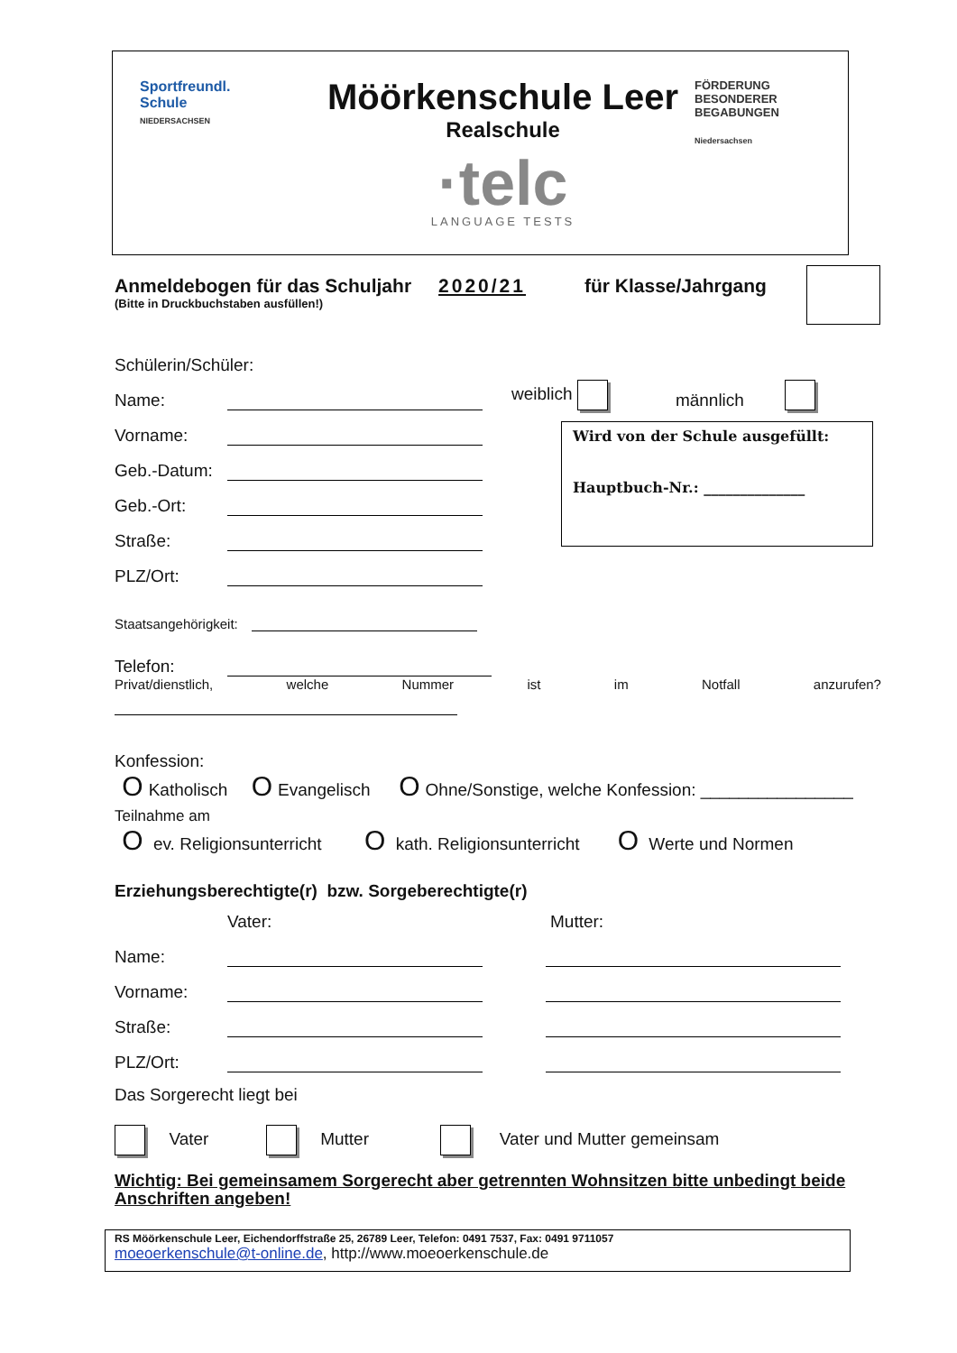Sportfreundl.
Schule
NIEDERSACHSEN
Möörkenschule Leer
Realschule
·telc
LANGUAGE TESTS
FÖRDERUNG
BESONDERER
BEGABUNGEN
Niedersachsen
Anmeldebogen für das Schuljahr 2020/21 für Klasse/Jahrgang
(Bitte in Druckbuchstaben ausfüllen!)
Schülerin/Schüler:
Name: weiblich männlich
Vorname:
Geb.-Datum:
Geb.-Ort:
Straße:
PLZ/Ort:
Wird von der Schule ausgefüllt:
Hauptbuch-Nr.: ______________
Staatsangehörigkeit:
Telefon:
Privat/dienstlich, welche Nummer ist im Notfall anzurufen?
Konfession:
O Katholisch O Evangelisch O Ohne/Sonstige, welche Konfession: ________________
Teilnahme am
O ev. Religionsunterricht O kath. Religionsunterricht O Werte und Normen
Erziehungsberechtigte(r) bzw. Sorgeberechtigte(r)
Vater: Mutter:
Name:
Vorname:
Straße:
PLZ/Ort:
Das Sorgerecht liegt bei
Vater Mutter Vater und Mutter gemeinsam
Wichtig: Bei gemeinsamem Sorgerecht aber getrennten Wohnsitzen bitte unbedingt beide Anschriften angeben!
RS Möörkenschule Leer, Eichendorffstraße 25, 26789 Leer, Telefon: 0491 7537, Fax: 0491 9711057
moeoerkenschule@t-online.de, http://www.moeoerkenschule.de